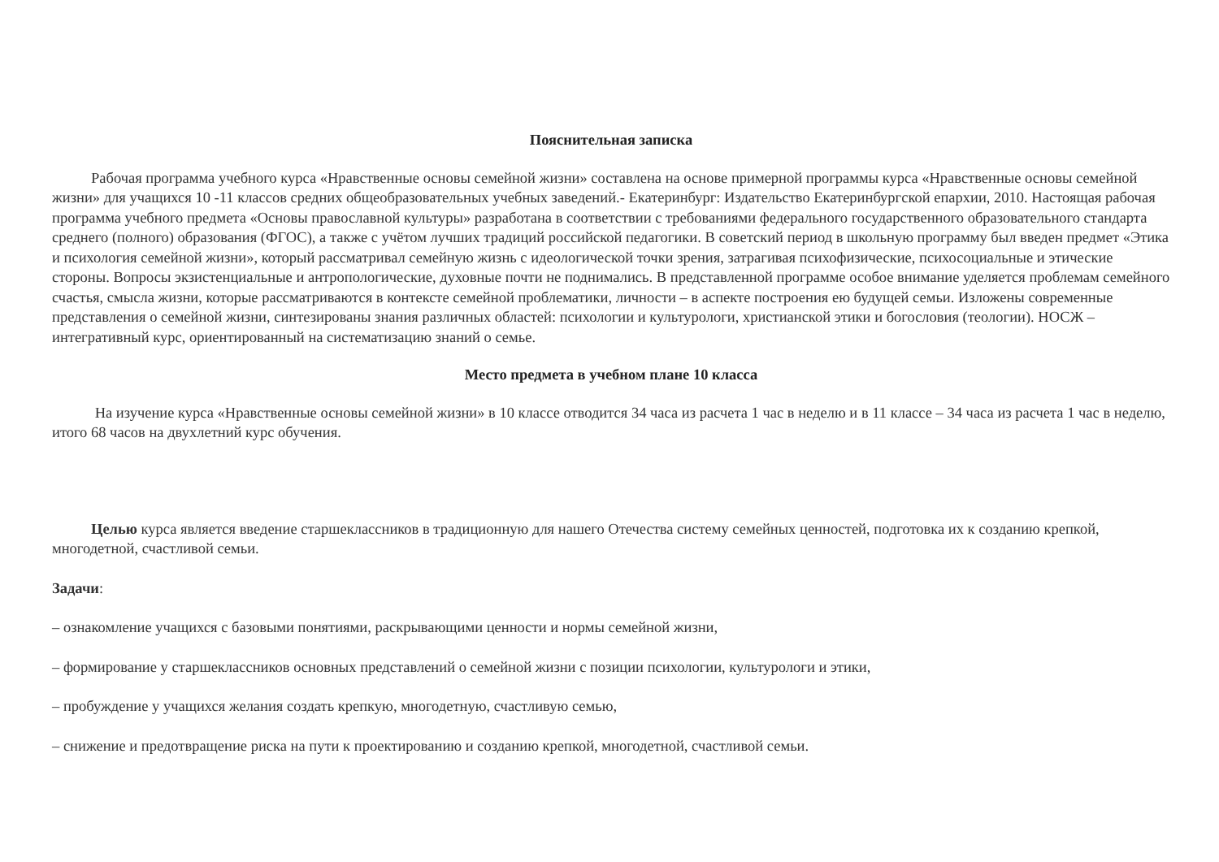Пояснительная записка
Рабочая программа учебного курса «Нравственные основы семейной жизни» составлена на основе примерной программы курса «Нравственные основы семейной жизни» для учащихся 10 -11 классов средних общеобразовательных учебных заведений.- Екатеринбург: Издательство Екатеринбургской епархии, 2010. Настоящая рабочая программа учебного предмета «Основы православной культуры» разработана в соответствии с требованиями федерального государственного образовательного стандарта среднего (полного) образования (ФГОС), а также с учётом лучших традиций российской педагогики. В советский период в школьную программу был введен предмет «Этика и психология семейной жизни», который рассматривал семейную жизнь с идеологической точки зрения, затрагивая психофизические, психосоциальные и этические стороны. Вопросы экзистенциальные и антропологические, духовные почти не поднимались. В представленной программе особое внимание уделяется проблемам семейного счастья, смысла жизни, которые рассматриваются в контексте семейной проблематики, личности – в аспекте построения ею будущей семьи. Изложены современные представления о семейной жизни, синтезированы знания различных областей: психологии и культурологи, христианской этики и богословия (теологии). НОСЖ – интегративный курс, ориентированный на систематизацию знаний о семье.
Место предмета в учебном плане 10 класса
На изучение курса «Нравственные основы семейной жизни» в 10 классе отводится 34 часа из расчета 1 час в неделю и в 11 классе – 34 часа из расчета 1 час в неделю, итого 68 часов на двухлетний курс обучения.
Целью курса является введение старшеклассников в традиционную для нашего Отечества систему семейных ценностей, подготовка их к созданию крепкой, многодетной, счастливой семьи.
Задачи:
– ознакомление учащихся с базовыми понятиями, раскрывающими ценности и нормы семейной жизни,
– формирование у старшеклассников основных представлений о семейной жизни с позиции психологии, культурологи и этики,
– пробуждение у учащихся желания создать крепкую, многодетную, счастливую семью,
– снижение и предотвращение риска на пути к проектированию и созданию крепкой, многодетной, счастливой семьи.